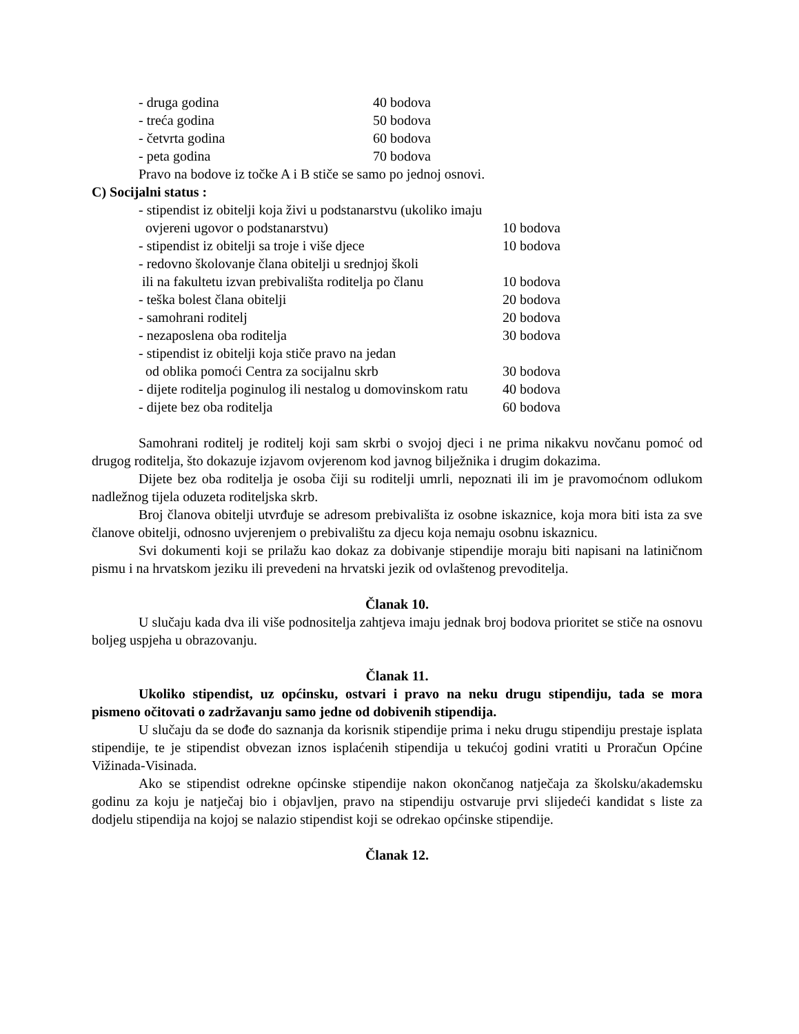- druga godina 40 bodova
- treća godina 50 bodova
- četvrta godina 60 bodova
- peta godina 70 bodova
Pravo na bodove iz točke A i B stiče se samo po jednoj osnovi.
C) Socijalni status :
- stipendist iz obitelji koja živi u podstanarstvu (ukoliko imaju
ovjereni ugovor o podstanarstvu) 10 bodova
- stipendist iz obitelji sa troje i više djece 10 bodova
- redovno školovanje člana obitelji u srednjoj školi
ili na fakultetu izvan prebivališta roditelja po članu 10 bodova
- teška bolest člana obitelji 20 bodova
- samohrani roditelj 20 bodova
- nezaposlena oba roditelja 30 bodova
- stipendist iz obitelji koja stiče pravo na jedan
od oblika pomoći Centra za socijalnu skrb 30 bodova
- dijete roditelja poginulog ili nestalog u domovinskom ratu 40 bodova
- dijete bez oba roditelja 60 bodova
Samohrani roditelj je roditelj koji sam skrbi o svojoj djeci i ne prima nikakvu novčanu pomoć od drugog roditelja, što dokazuje izjavom ovjerenom kod javnog bilježnika i drugim dokazima.
Dijete bez oba roditelja je osoba čiji su roditelji umrli, nepoznati ili im je pravomoćnom odlukom nadležnog tijela oduzeta roditeljska skrb.
Broj članova obitelji utvrđuje se adresom prebivališta iz osobne iskaznice, koja mora biti ista za sve članove obitelji, odnosno uvjerenjem o prebivalištu za djecu koja nemaju osobnu iskaznicu.
Svi dokumenti koji se prilažu kao dokaz za dobivanje stipendije moraju biti napisani na latiničnom pismu i na hrvatskom jeziku ili prevedeni na hrvatski jezik od ovlaštenog prevoditelja.
Članak 10.
U slučaju kada dva ili više podnositelja zahtjeva imaju jednak broj bodova prioritet se stiče na osnovu boljeg uspjeha u obrazovanju.
Članak 11.
Ukoliko stipendist, uz općinsku, ostvari i pravo na neku drugu stipendiju, tada se mora pismeno očitovati o zadržavanju samo jedne od dobivenih stipendija.
U slučaju da se dođe do saznanja da korisnik stipendije prima i neku drugu stipendiju prestaje isplata stipendije, te je stipendist obvezan iznos isplaćenih stipendija u tekućoj godini vratiti u Proračun Općine Vižinada-Visinada.
Ako se stipendist odrekne općinske stipendije nakon okončanog natječaja za školsku/akademsku godinu za koju je natječaj bio i objavljen, pravo na stipendiju ostvaruje prvi slijedeći kandidat s liste za dodjelu stipendija na kojoj se nalazio stipendist koji se odrekao općinske stipendije.
Članak 12.